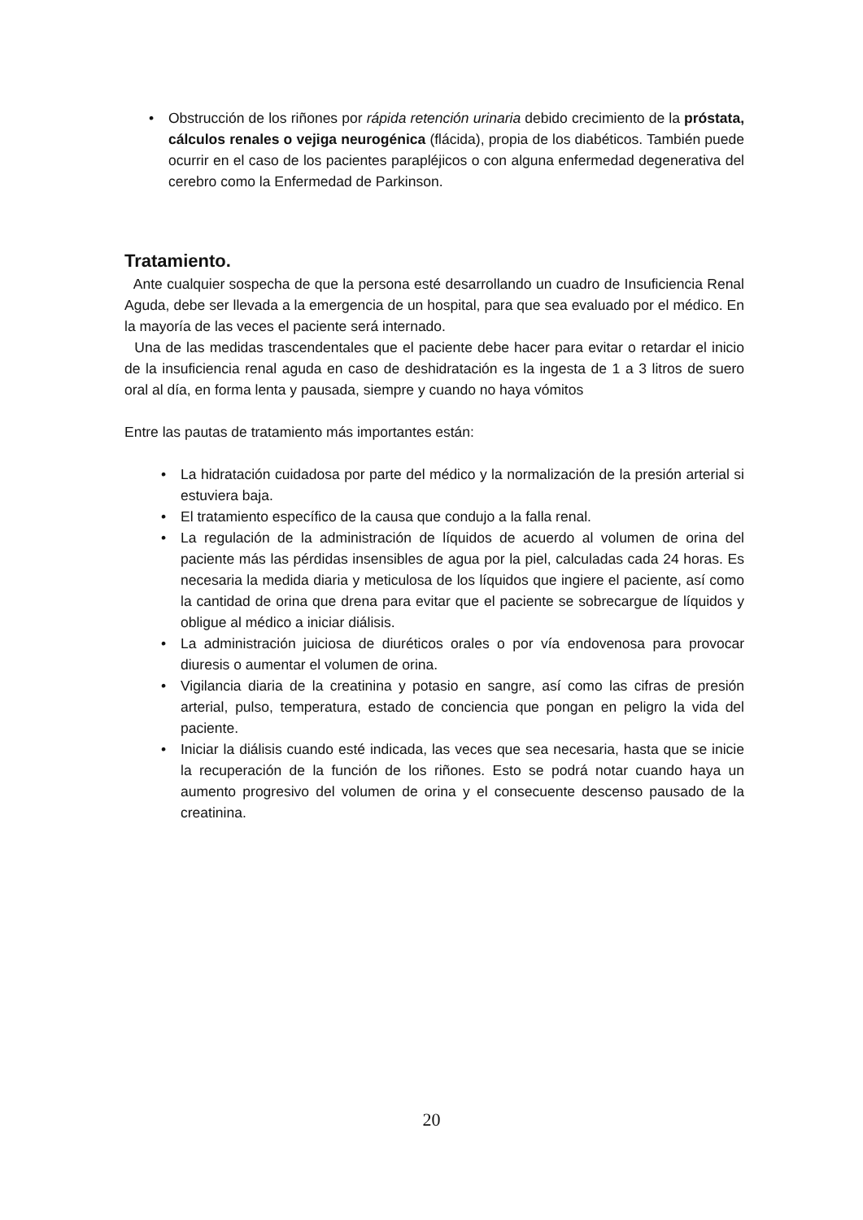• Obstrucción de los riñones por rápida retención urinaria debido crecimiento de la próstata, cálculos renales o vejiga neurogénica (flácida), propia de los diabéticos. También puede ocurrir en el caso de los pacientes parapléjicos o con alguna enfermedad degenerativa del cerebro como la Enfermedad de Parkinson.
Tratamiento.
Ante cualquier sospecha de que la persona esté desarrollando un cuadro de Insuficiencia Renal Aguda, debe ser llevada a la emergencia de un hospital, para que sea evaluado por el médico. En la mayoría de las veces el paciente será internado.
Una de las medidas trascendentales que el paciente debe hacer para evitar o retardar el inicio de la insuficiencia renal aguda en caso de deshidratación es la ingesta de 1 a 3 litros de suero oral al día, en forma lenta y pausada, siempre y cuando no haya vómitos
Entre las pautas de tratamiento más importantes están:
• La hidratación cuidadosa por parte del médico y la normalización de la presión arterial si estuviera baja.
• El tratamiento específico de la causa que condujo a la falla renal.
• La regulación de la administración de líquidos de acuerdo al volumen de orina del paciente más las pérdidas insensibles de agua por la piel, calculadas cada 24 horas. Es necesaria la medida diaria y meticulosa de los líquidos que ingiere el paciente, así como la cantidad de orina que drena para evitar que el paciente se sobrecargue de líquidos y obligue al médico a iniciar diálisis.
• La administración juiciosa de diuréticos orales o por vía endovenosa para provocar diuresis o aumentar el volumen de orina.
• Vigilancia diaria de la creatinina y potasio en sangre, así como las cifras de presión arterial, pulso, temperatura, estado de conciencia que pongan en peligro la vida del paciente.
• Iniciar la diálisis cuando esté indicada, las veces que sea necesaria, hasta que se inicie la recuperación de la función de los riñones. Esto se podrá notar cuando haya un aumento progresivo del volumen de orina y el consecuente descenso pausado de la creatinina.
20